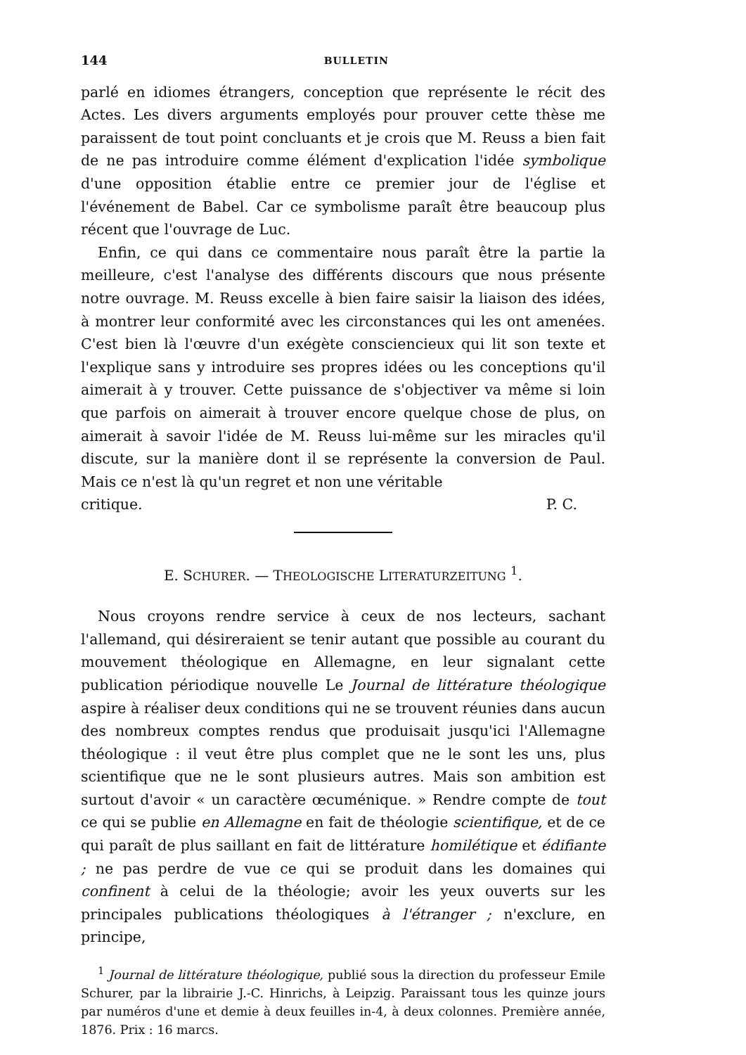144 BULLETIN
parlé en idiomes étrangers, conception que représente le récit des Actes. Les divers arguments employés pour prouver cette thèse me paraissent de tout point concluants et je crois que M. Reuss a bien fait de ne pas introduire comme élément d'explication l'idée symbolique d'une opposition établie entre ce premier jour de l'église et l'événement de Babel. Car ce symbolisme paraît être beaucoup plus récent que l'ouvrage de Luc.
Enfin, ce qui dans ce commentaire nous paraît être la partie la meilleure, c'est l'analyse des différents discours que nous présente notre ouvrage. M. Reuss excelle à bien faire saisir la liaison des idées, à montrer leur conformité avec les circonstances qui les ont amenées. C'est bien là l'œuvre d'un exégète consciencieux qui lit son texte et l'explique sans y introduire ses propres idées ou les conceptions qu'il aimerait à y trouver. Cette puissance de s'objectiver va même si loin que parfois on aimerait à trouver encore quelque chose de plus, on aimerait à savoir l'idée de M. Reuss lui-même sur les miracles qu'il discute, sur la manière dont il se représente la conversion de Paul. Mais ce n'est là qu'un regret et non une véritable
critique. P. C.
E. SCHURER. — THEOLOGISCHE LITERATURZEITUNG <sup>1</sup>.
Nous croyons rendre service à ceux de nos lecteurs, sachant l'allemand, qui désireraient se tenir autant que possible au courant du mouvement théologique en Allemagne, en leur signalant cette publication périodique nouvelle Le Journal de littérature théologique aspire à réaliser deux conditions qui ne se trouvent réunies dans aucun des nombreux comptes rendus que produisait jusqu'ici l'Allemagne théologique : il veut être plus complet que ne le sont les uns, plus scientifique que ne le sont plusieurs autres. Mais son ambition est surtout d'avoir « un caractère œcuménique. » Rendre compte de tout ce qui se publie en Allemagne en fait de théologie scientifique, et de ce qui paraît de plus saillant en fait de littérature homilétique et édifiante ; ne pas perdre de vue ce qui se produit dans les domaines qui confinent à celui de la théologie; avoir les yeux ouverts sur les principales publications théologiques à l'étranger ; n'exclure, en principe,
<sup>1</sup> Journal de littérature théologique, publié sous la direction du professeur Emile Schurer, par la librairie J.-C. Hinrichs, à Leipzig. Paraissant tous les quinze jours par numéros d'une et demie à deux feuilles in-4, à deux colonnes. Première année, 1876. Prix : 16 marcs.